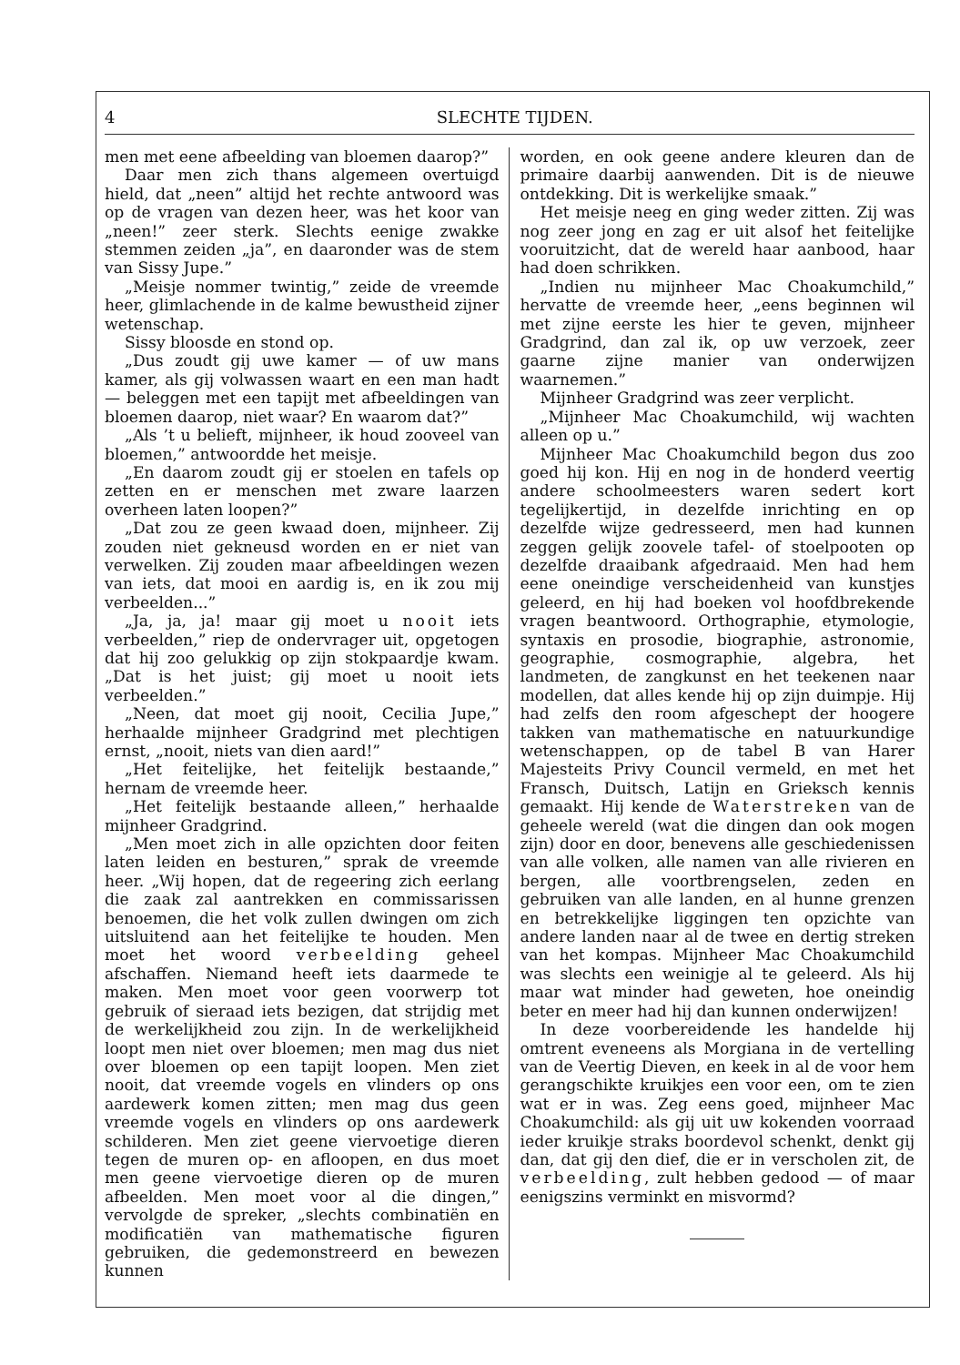4 SLECHTE TIJDEN.
men met eene afbeelding van bloemen daarop?”
Daar men zich thans algemeen overtuigd hield, dat „neen” altijd het rechte antwoord was op de vragen van dezen heer, was het koor van „neen!” zeer sterk. Slechts eenige zwakke stemmen zeiden „ja”, en daaronder was de stem van Sissy Jupe.”
„Meisje nommer twintig,” zeide de vreemde heer, glimlachende in de kalme bewustheid zijner wetenschap.
Sissy bloosde en stond op.
„Dus zoudt gij uwe kamer — of uw mans kamer, als gij volwassen waart en een man hadt — beleggen met een tapijt met afbeeldingen van bloemen daarop, niet waar? En waarom dat?”
„Als ’t u belieft, mijnheer, ik houd zooveel van bloemen,” antwoordde het meisje.
„En daarom zoudt gij er stoelen en tafels op zetten en er menschen met zware laarzen overheen laten loopen?”
„Dat zou ze geen kwaad doen, mijnheer. Zij zouden niet gekneusd worden en er niet van verwelken. Zij zouden maar afbeeldingen wezen van iets, dat mooi en aardig is, en ik zou mij verbeelden...”
„Ja, ja, ja! maar gij moet u nooit iets verbeelden,” riep de ondervrager uit, opgetogen dat hij zoo gelukkig op zijn stokpaardje kwam. „Dat is het juist; gij moet u nooit iets verbeelden.”
„Neen, dat moet gij nooit, Cecilia Jupe,” herhaalde mijnheer Gradgrind met plechtigen ernst, „nooit, niets van dien aard!”
„Het feitelijke, het feitelijk bestaande,” hernam de vreemde heer.
„Het feitelijk bestaande alleen,” herhaalde mijnheer Gradgrind.
„Men moet zich in alle opzichten door feiten laten leiden en besturen,” sprak de vreemde heer. „Wij hopen, dat de regeering zich eerlang die zaak zal aantrekken en commissarissen benoemen, die het volk zullen dwingen om zich uitsluitend aan het feitelijke te houden. Men moet het woord verbeelding geheel afschaffen. Niemand heeft iets daarmede te maken. Men moet voor geen voorwerp tot gebruik of sieraad iets bezigen, dat strijdig met de werkelijkheid zou zijn. In de werkelijkheid loopt men niet over bloemen; men mag dus niet over bloemen op een tapijt loopen. Men ziet nooit, dat vreemde vogels en vlinders op ons aardewerk komen zitten; men mag dus geen vreemde vogels en vlinders op ons aardewerk schilderen. Men ziet geene viervoetige dieren tegen de muren op- en afloopen, en dus moet men geene viervoetige dieren op de muren afbeelden. Men moet voor al die dingen,” vervolgde de spreker, „slechts combinatiën en modificatiën van mathematische figuren gebruiken, die gedemonstreerd en bewezen kunnen
worden, en ook geene andere kleuren dan de primaire daarbij aanwenden. Dit is de nieuwe ontdekking. Dit is werkelijke smaak.”
Het meisje neeg en ging weder zitten. Zij was nog zeer jong en zag er uit alsof het feitelijke vooruitzicht, dat de wereld haar aanbood, haar had doen schrikken.
„Indien nu mijnheer Mac Choakumchild,” hervatte de vreemde heer, „eens beginnen wil met zijne eerste les hier te geven, mijnheer Gradgrind, dan zal ik, op uw verzoek, zeer gaarne zijne manier van onderwijzen waarnemen.”
Mijnheer Gradgrind was zeer verplicht.
„Mijnheer Mac Choakumchild, wij wachten alleen op u.”
Mijnheer Mac Choakumchild begon dus zoo goed hij kon. Hij en nog in de honderd veertig andere schoolmeesters waren sedert kort tegelijkertijd, in dezelfde inrichting en op dezelfde wijze gedresseerd, men had kunnen zeggen gelijk zoovele tafel- of stoelpooten op dezelfde draaibank afgedraaid. Men had hem eene oneindige verscheidenheid van kunstjes geleerd, en hij had boeken vol hoofdbrekende vragen beantwoord. Orthographie, etymologie, syntaxis en prosodie, biographie, astronomie, geographie, cosmographie, algebra, het landmeten, de zangkunst en het teekenen naar modellen, dat alles kende hij op zijn duimpje. Hij had zelfs den room afgeschept der hoogere takken van mathematische en natuurkundige wetenschappen, op de tabel B van Harer Majesteits Privy Council vermeld, en met het Fransch, Duitsch, Latijn en Grieksch kennis gemaakt. Hij kende de Waterstreken van de geheele wereld (wat die dingen dan ook mogen zijn) door en door, benevens alle geschiedenissen van alle volken, alle namen van alle rivieren en bergen, alle voortbrengselen, zeden en gebruiken van alle landen, en al hunne grenzen en betrekkelijke liggingen ten opzichte van andere landen naar al de twee en dertig streken van het kompas. Mijnheer Mac Choakumchild was slechts een weinigje al te geleerd. Als hij maar wat minder had geweten, hoe oneindig beter en meer had hij dan kunnen onderwijzen!
In deze voorbereidende les handelde hij omtrent eveneens als Morgiana in de vertelling van de Veertig Dieven, en keek in al de voor hem gerangschikte kruikjes een voor een, om te zien wat er in was. Zeg eens goed, mijnheer Mac Choakumchild: als gij uit uw kokenden voorraad ieder kruikje straks boordevol schenkt, denkt gij dan, dat gij den dief, die er in verscholen zit, de verbeelding, zult hebben gedood — of maar eenigszins verminkt en misvormd?